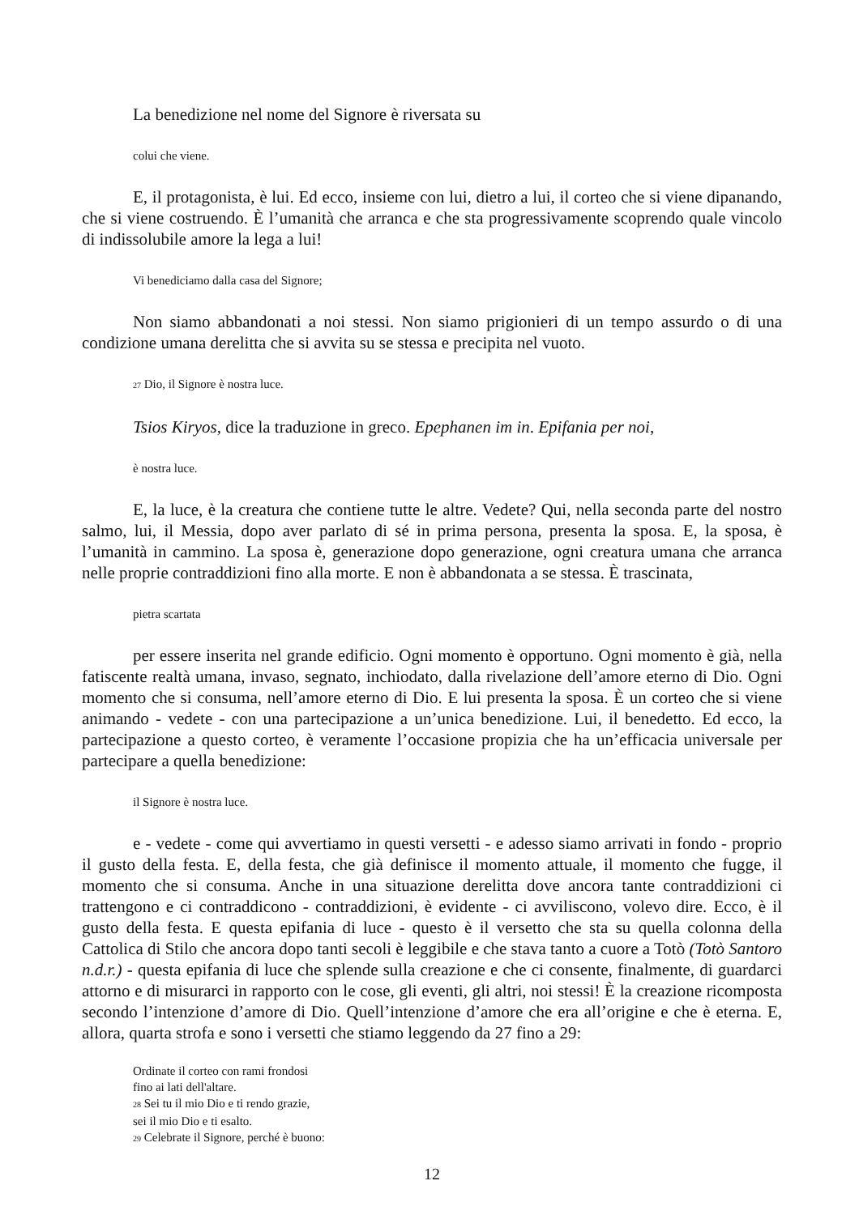La benedizione nel nome del Signore è riversata su
colui che viene.
E, il protagonista, è lui. Ed ecco, insieme con lui, dietro a lui, il corteo che si viene dipanando, che si viene costruendo. È l’umanità che arranca e che sta progressivamente scoprendo quale vincolo di indissolubile amore la lega a lui!
Vi benediciamo dalla casa del Signore;
Non siamo abbandonati a noi stessi. Non siamo prigionieri di un tempo assurdo o di una condizione umana derelitta che si avvita su se stessa e precipita nel vuoto.
<sup>27</sup> Dio, il Signore è nostra luce.
Tsios Kiryos, dice la traduzione in greco. Epephanen im in. Epifania per noi,
è nostra luce.
E, la luce, è la creatura che contiene tutte le altre. Vedete? Qui, nella seconda parte del nostro salmo, lui, il Messia, dopo aver parlato di sé in prima persona, presenta la sposa. E, la sposa, è l’umanità in cammino. La sposa è, generazione dopo generazione, ogni creatura umana che arranca nelle proprie contraddizioni fino alla morte. E non è abbandonata a se stessa. È trascinata,
pietra scartata
per essere inserita nel grande edificio. Ogni momento è opportuno. Ogni momento è già, nella fatiscente realtà umana, invaso, segnato, inchiodato, dalla rivelazione dell’amore eterno di Dio. Ogni momento che si consuma, nell’amore eterno di Dio. E lui presenta la sposa. È un corteo che si viene animando - vedete - con una partecipazione a un’unica benedizione. Lui, il benedetto. Ed ecco, la partecipazione a questo corteo, è veramente l’occasione propizia che ha un’efficacia universale per partecipare a quella benedizione:
il Signore è nostra luce.
e - vedete - come qui avvertiamo in questi versetti - e adesso siamo arrivati in fondo - proprio il gusto della festa. E, della festa, che già definisce il momento attuale, il momento che fugge, il momento che si consuma. Anche in una situazione derelitta dove ancora tante contraddizioni ci trattengono e ci contraddicono - contraddizioni, è evidente - ci avviliscono, volevo dire. Ecco, è il gusto della festa. E questa epifania di luce - questo è il versetto che sta su quella colonna della Cattolica di Stilo che ancora dopo tanti secoli è leggibile e che stava tanto a cuore a Totò (Totò Santoro n.d.r.) - questa epifania di luce che splende sulla creazione e che ci consente, finalmente, di guardarci attorno e di misurarci in rapporto con le cose, gli eventi, gli altri, noi stessi! È la creazione ricomposta secondo l’intenzione d’amore di Dio. Quell’intenzione d’amore che era all’origine e che è eterna. E, allora, quarta strofa e sono i versetti che stiamo leggendo da 27 fino a 29:
Ordinate il corteo con rami frondosi
fino ai lati dell'altare.
<sup>28</sup> Sei tu il mio Dio e ti rendo grazie,
sei il mio Dio e ti esalto.
<sup>29</sup> Celebrate il Signore, perché è buono:
12